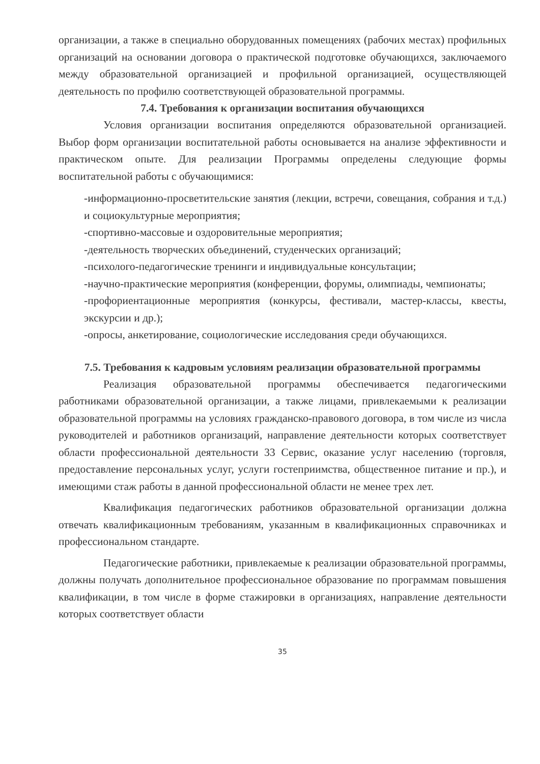организации, а также в специально оборудованных помещениях (рабочих местах) профильных организаций на основании договора о практической подготовке обучающихся, заключаемого между образовательной организацией и профильной организацией, осуществляющей деятельность по профилю соответствующей образовательной программы.
7.4. Требования к организации воспитания обучающихся
Условия организации воспитания определяются образовательной организацией. Выбор форм организации воспитательной работы основывается на анализе эффективности и практическом опыте. Для реализации Программы определены следующие формы воспитательной работы с обучающимися:
-информационно-просветительские занятия (лекции, встречи, совещания, собрания и т.д.) и социокультурные мероприятия;
-спортивно-массовые и оздоровительные мероприятия;
-деятельность творческих объединений, студенческих организаций;
-психолого-педагогические тренинги и индивидуальные консультации;
-научно-практические мероприятия (конференции, форумы, олимпиады, чемпионаты;
-профориентационные мероприятия (конкурсы, фестивали, мастер-классы, квесты, экскурсии и др.);
-опросы, анкетирование, социологические исследования среди обучающихся.
7.5. Требования к кадровым условиям реализации образовательной программы
Реализация образовательной программы обеспечивается педагогическими работниками образовательной организации, а также лицами, привлекаемыми к реализации образовательной программы на условиях гражданско-правового договора, в том числе из числа руководителей и работников организаций, направление деятельности которых соответствует области профессиональной деятельности 33 Сервис, оказание услуг населению (торговля, предоставление персональных услуг, услуги гостеприимства, общественное питание и пр.), и имеющими стаж работы в данной профессиональной области не менее трех лет.
Квалификация педагогических работников образовательной организации должна отвечать квалификационным требованиям, указанным в квалификационных справочниках и профессиональном стандарте.
Педагогические работники, привлекаемые к реализации образовательной программы, должны получать дополнительное профессиональное образование по программам повышения квалификации, в том числе в форме стажировки в организациях, направление деятельности которых соответствует области
35